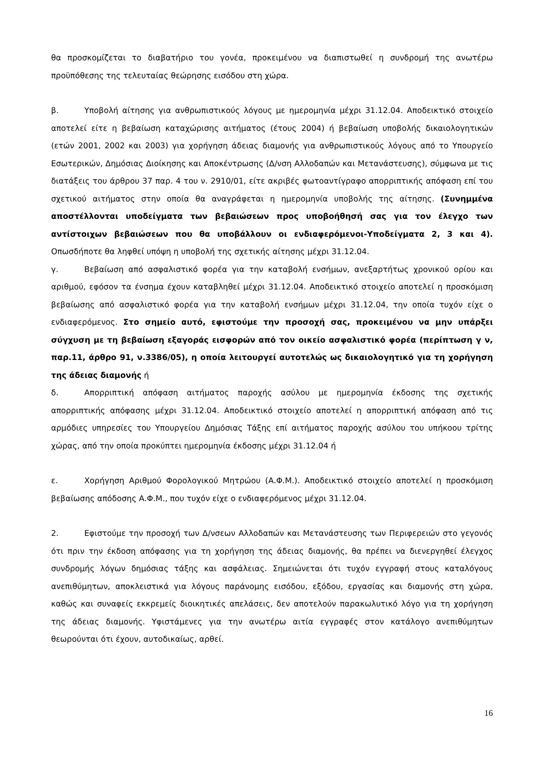θα προσκομίζεται το διαβατήριο του γονέα, προκειμένου να διαπιστωθεί η συνδρομή της ανωτέρω προϋπόθεσης της τελευταίας θεώρησης εισόδου στη χώρα.
β. Υποβολή αίτησης για ανθρωπιστικούς λόγους με ημερομηνία μέχρι 31.12.04. Αποδεικτικό στοιχείο αποτελεί είτε η βεβαίωση καταχώρισης αιτήματος (έτους 2004) ή βεβαίωση υποβολής δικαιολογητικών (ετών 2001, 2002 και 2003) για χορήγηση άδειας διαμονής για ανθρωπιστικούς λόγους από το Υπουργείο Εσωτερικών, Δημόσιας Διοίκησης και Αποκέντρωσης (Δ/νση Αλλοδαπών και Μετανάστευσης), σύμφωνα με τις διατάξεις του άρθρου 37 παρ. 4 του ν. 2910/01, είτε ακριβές φωτοαντίγραφο απορριπτικής απόφαση επί του σχετικού αιτήματος στην οποία θα αναγράφεται η ημερομηνία υποβολής της αίτησης. (Συνημμένα αποστέλλονται υποδείγματα των βεβαιώσεων προς υποβοήθησή σας για τον έλεγχο των αντίστοιχων βεβαιώσεων που θα υποβάλλουν οι ενδιαφερόμενοι-Υποδείγματα 2, 3 και 4). Οπωσδήποτε θα ληφθεί υπόψη η υποβολή της σχετικής αίτησης μέχρι 31.12.04.
γ. Βεβαίωση από ασφαλιστικό φορέα για την καταβολή ενσήμων, ανεξαρτήτως χρονικού ορίου και αριθμού, εφόσον τα ένσημα έχουν καταβληθεί μέχρι 31.12.04. Αποδεικτικό στοιχείο αποτελεί η προσκόμιση βεβαίωσης από ασφαλιστικό φορέα για την καταβολή ενσήμων μέχρι 31.12.04, την οποία τυχόν είχε ο ενδιαφερόμενος. Στο σημείο αυτό, εφιστούμε την προσοχή σας, προκειμένου να μην υπάρξει σύγχυση με τη βεβαίωση εξαγοράς εισφορών από τον οικείο ασφαλιστικό φορέα (περίπτωση γ ν, παρ.11, άρθρο 91, ν.3386/05), η οποία λειτουργεί αυτοτελώς ως δικαιολογητικό για τη χορήγηση της άδειας διαμονής ή
δ. Απορριπτική απόφαση αιτήματος παροχής ασύλου με ημερομηνία έκδοσης της σχετικής απορριπτικής απόφασης μέχρι 31.12.04. Αποδεικτικό στοιχείο αποτελεί η απορριπτική απόφαση από τις αρμόδιες υπηρεσίες του Υπουργείου Δημόσιας Τάξης επί αιτήματος παροχής ασύλου του υπήκοου τρίτης χώρας, από την οποία προκύπτει ημερομηνία έκδοσης μέχρι 31.12.04 ή
ε. Χορήγηση Αριθμού Φορολογικού Μητρώου (Α.Φ.Μ.). Αποδεικτικό στοιχείο αποτελεί η προσκόμιση βεβαίωσης απόδοσης Α.Φ.Μ., που τυχόν είχε ο ενδιαφερόμενος μέχρι 31.12.04.
2. Εφιστούμε την προσοχή των Δ/νσεων Αλλοδαπών και Μετανάστευσης των Περιφερειών στο γεγονός ότι πριν την έκδοση απόφασης για τη χορήγηση της άδειας διαμονής, θα πρέπει να διενεργηθεί έλεγχος συνδρομής λόγων δημόσιας τάξης και ασφάλειας. Σημειώνεται ότι τυχόν εγγραφή στους καταλόγους ανεπιθύμητων, αποκλειστικά για λόγους παράνομης εισόδου, εξόδου, εργασίας και διαμονής στη χώρα, καθώς και συναφείς εκκρεμείς διοικητικές απελάσεις, δεν αποτελούν παρακωλυτικό λόγο για τη χορήγηση της άδειας διαμονής. Υφιστάμενες για την ανωτέρω αιτία εγγραφές στον κατάλογο ανεπιθύμητων θεωρούνται ότι έχουν, αυτοδικαίως, αρθεί.
16